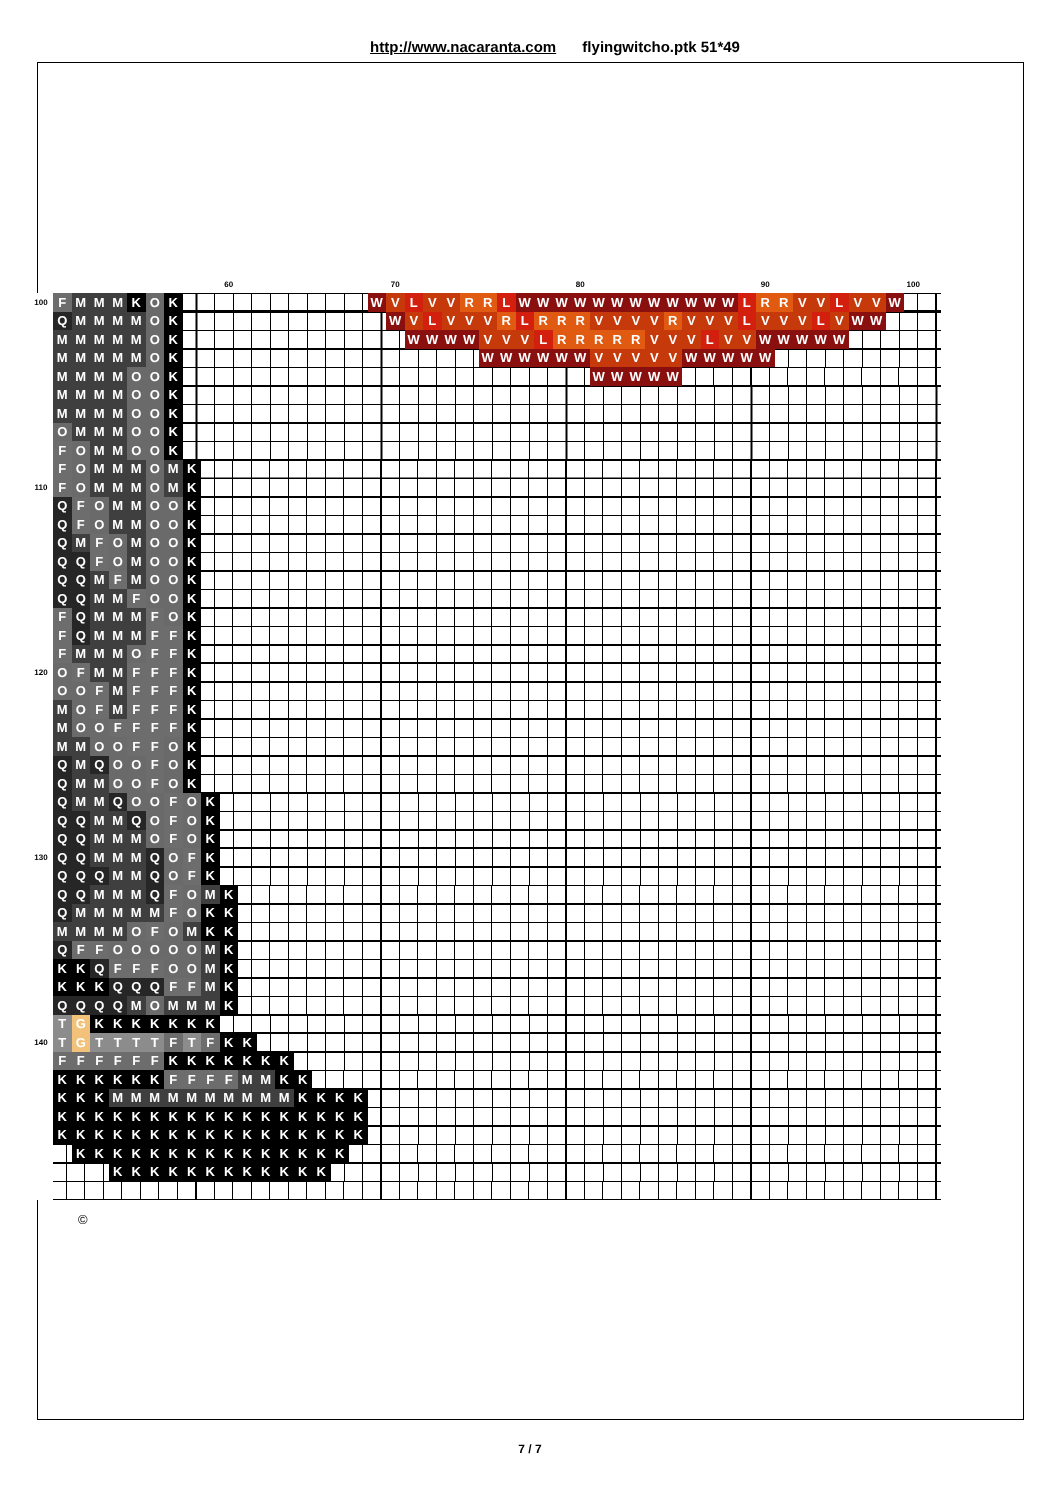http://www.nacaranta.com flyingwitcho.ptk 51*49
| | | | | | | | | | | 60 | | | | | | | | | | 70 | | | | | | | | | | 80 | | | | | | | | | | 90 | | | | | | | | | 100 | |
| 100 | F | M | M | M | K | O | K | | | | | | | | | | | | W | V | L | V | V | R | R | L | W | W | W | W | W | W | W | W | W | W | W | W | L | R | R | V | V | L | V | V | W | | | |
| | Q | M | M | M | M | O | K | | | | | | | | | | | | | W | V | L | V | V | V | R | L | R | R | R | V | V | V | V | R | V | V | V | L | V | V | V | L | V | W | W | | | | |
| | M | M | M | M | M | O | K | | | | | | | | | | | | | | W | W | W | W | V | V | V | L | R | R | R | R | R | V | V | V | L | V | V | W | W | W | W | W | | | | | | |
| | M | M | M | M | M | O | K | | | | | | | | | | | | | | | | | | W | W | W | W | W | W | V | V | V | V | V | W | W | W | W | W | | | | | | | | | | |
| | M | M | M | M | O | O | K | | | | | | | | | | | | | | | | | | | | | | | | W | W | W | W | W | | | | | | | | | | | | | | | |
| | M | M | M | M | O | O | K | | | | | | | | | | | | | | | | | | | | | | | | | | | | | | | | | | | | | | | | | | | |
| | M | M | M | M | O | O | K | | | | | | | | | | | | | | | | | | | | | | | | | | | | | | | | | | | | | | | | | | | |
| | O | M | M | M | O | O | K | | | | | | | | | | | | | | | | | | | | | | | | | | | | | | | | | | | | | | | | | | | |
| | F | O | M | M | O | O | K | | | | | | | | | | | | | | | | | | | | | | | | | | | | | | | | | | | | | | | | | | | |
| | F | O | M | M | M | O | M | K | | | | | | | | | | | | | | | | | | | | | | | | | | | | | | | | | | | | | | | | | | |
| 110 | F | O | M | M | M | O | M | K | | | | | | | | | | | | | | | | | | | | | | | | | | | | | | | | | | | | | | | | | | |
| | Q | F | O | M | M | O | O | K | | | | | | | | | | | | | | | | | | | | | | | | | | | | | | | | | | | | | | | | | | |
| | Q | F | O | M | M | O | O | K | | | | | | | | | | | | | | | | | | | | | | | | | | | | | | | | | | | | | | | | | | |
| | Q | M | F | O | M | O | O | K | | | | | | | | | | | | | | | | | | | | | | | | | | | | | | | | | | | | | | | | | | |
| | Q | Q | F | O | M | O | O | K | | | | | | | | | | | | | | | | | | | | | | | | | | | | | | | | | | | | | | | | | | |
| | Q | Q | M | F | M | O | O | K | | | | | | | | | | | | | | | | | | | | | | | | | | | | | | | | | | | | | | | | | | |
| | Q | Q | M | M | F | O | O | K | | | | | | | | | | | | | | | | | | | | | | | | | | | | | | | | | | | | | | | | | | |
| | F | Q | M | M | M | F | O | K | | | | | | | | | | | | | | | | | | | | | | | | | | | | | | | | | | | | | | | | | | |
| | F | Q | M | M | M | F | F | K | | | | | | | | | | | | | | | | | | | | | | | | | | | | | | | | | | | | | | | | | | |
| | F | M | M | M | O | F | F | K | | | | | | | | | | | | | | | | | | | | | | | | | | | | | | | | | | | | | | | | | | |
| 120 | O | F | M | M | F | F | F | K | | | | | | | | | | | | | | | | | | | | | | | | | | | | | | | | | | | | | | | | | | |
| | O | O | F | M | F | F | F | K | | | | | | | | | | | | | | | | | | | | | | | | | | | | | | | | | | | | | | | | | | |
| | M | O | F | M | F | F | F | K | | | | | | | | | | | | | | | | | | | | | | | | | | | | | | | | | | | | | | | | | | |
| | M | O | O | F | F | F | F | K | | | | | | | | | | | | | | | | | | | | | | | | | | | | | | | | | | | | | | | | | | |
| | M | M | O | O | F | F | O | K | | | | | | | | | | | | | | | | | | | | | | | | | | | | | | | | | | | | | | | | | | |
| | Q | M | Q | O | O | F | O | K | | | | | | | | | | | | | | | | | | | | | | | | | | | | | | | | | | | | | | | | | | |
| | Q | M | M | O | O | F | O | K | | | | | | | | | | | | | | | | | | | | | | | | | | | | | | | | | | | | | | | | | | |
| | Q | M | M | Q | O | O | F | O | K | | | | | | | | | | | | | | | | | | | | | | | | | | | | | | | | | | | | | | | | | |
| | Q | Q | M | M | Q | O | F | O | K | | | | | | | | | | | | | | | | | | | | | | | | | | | | | | | | | | | | | | | | | |
| | Q | Q | M | M | M | O | F | O | K | | | | | | | | | | | | | | | | | | | | | | | | | | | | | | | | | | | | | | | | | |
| 130 | Q | Q | M | M | M | Q | O | F | K | | | | | | | | | | | | | | | | | | | | | | | | | | | | | | | | | | | | | | | | | |
| | Q | Q | Q | M | M | Q | O | F | K | | | | | | | | | | | | | | | | | | | | | | | | | | | | | | | | | | | | | | | | | |
| | Q | Q | M | M | M | Q | F | O | M | K | | | | | | | | | | | | | | | | | | | | | | | | | | | | | | | | | | | | | | | | |
| | Q | M | M | M | M | M | F | O | K | K | | | | | | | | | | | | | | | | | | | | | | | | | | | | | | | | | | | | | | | | |
| | M | M | M | M | O | F | O | M | K | K | | | | | | | | | | | | | | | | | | | | | | | | | | | | | | | | | | | | | | | | |
| | Q | F | F | O | O | O | O | O | M | K | | | | | | | | | | | | | | | | | | | | | | | | | | | | | | | | | | | | | | | | |
| | K | K | Q | F | F | F | O | O | M | K | | | | | | | | | | | | | | | | | | | | | | | | | | | | | | | | | | | | | | | | |
| | K | K | K | Q | Q | Q | F | F | M | K | | | | | | | | | | | | | | | | | | | | | | | | | | | | | | | | | | | | | | | | |
| | Q | Q | Q | Q | M | O | M | M | M | K | | | | | | | | | | | | | | | | | | | | | | | | | | | | | | | | | | | | | | | | |
| | T | G | K | K | K | K | K | K | K | | | | | | | | | | | | | | | | | | | | | | | | | | | | | | | | | | | | | | | | | |
| 140 | T | G | T | T | T | T | F | T | F | K | K | | | | | | | | | | | | | | | | | | | | | | | | | | | | | | | | | | | | | | | |
| | F | F | F | F | F | F | K | K | K | K | K | K | K | | | | | | | | | | | | | | | | | | | | | | | | | | | | | | | | | | | | | |
| | K | K | K | K | K | K | F | F | F | F | M | M | K | K | | | | | | | | | | | | | | | | | | | | | | | | | | | | | | | | | | | | |
| | K | K | K | M | M | M | M | M | M | M | M | M | M | K | K | K | K | | | | | | | | | | | | | | | | | | | | | | | | | | | | | | | | | |
| | K | K | K | K | K | K | K | K | K | K | K | K | K | K | K | K | K | | | | | | | | | | | | | | | | | | | | | | | | | | | | | | | | | |
| | K | K | K | K | K | K | K | K | K | K | K | K | K | K | K | K | K | | | | | | | | | | | | | | | | | | | | | | | | | | | | | | | | | |
| | | K | K | K | K | K | K | K | K | K | K | K | K | K | K | K | | | | | | | | | | | | | | | | | | | | | | | | | | | | | | | | | | |
| | | | | K | K | K | K | K | K | K | K | K | K | K | K | | | | | | | | | | | | | | | | | | | | | | | | | | | | | | | | | | | |
©
7 / 7